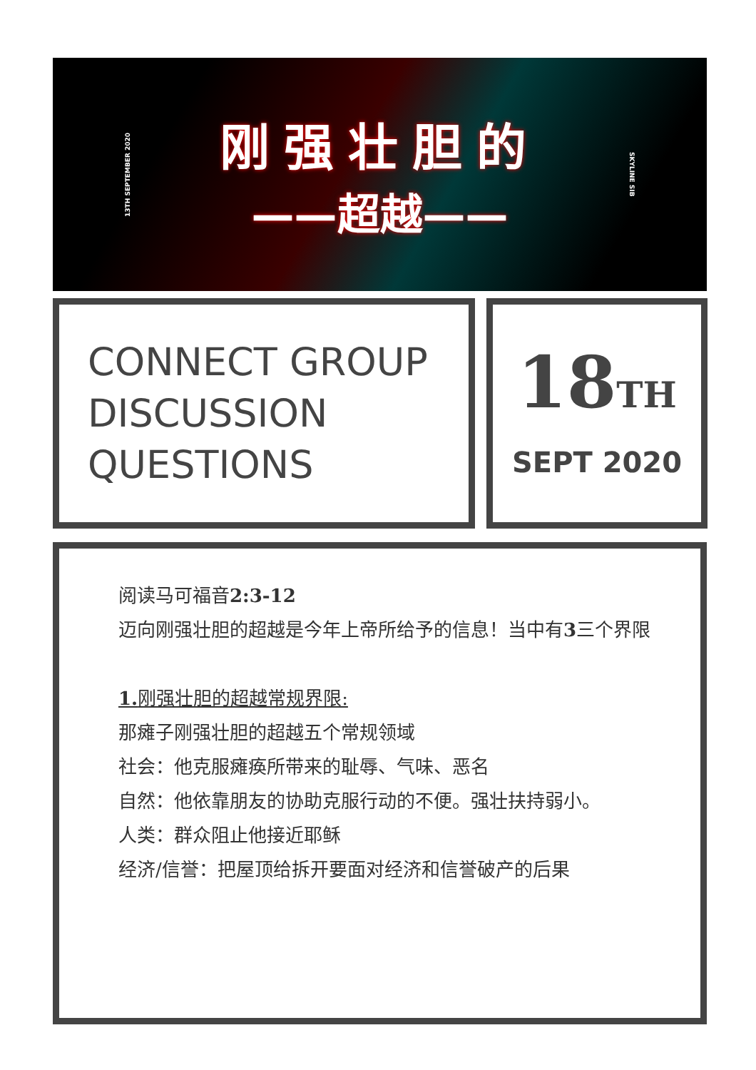13TH SEPTEMBER 2020
刚强壮胆的
——超越——
SKYLINE SIB
CONNECT GROUP
DISCUSSION
QUESTIONS
18TH
SEPT 2020
阅读马可福音2:3-12
迈向刚强壮胆的超越是今年上帝所给予的信息！当中有3三个界限
1. 刚强壮胆的超越常规界限:
那瘫子刚强壮胆的超越五个常规领域
社会：他克服瘫痪所带来的耻辱、气味、恶名
自然：他依靠朋友的协助克服行动的不便。强壮扶持弱小。
人类：群众阻止他接近耶稣
经济/信誉：把屋顶给拆开要面对经济和信誉破产的后果